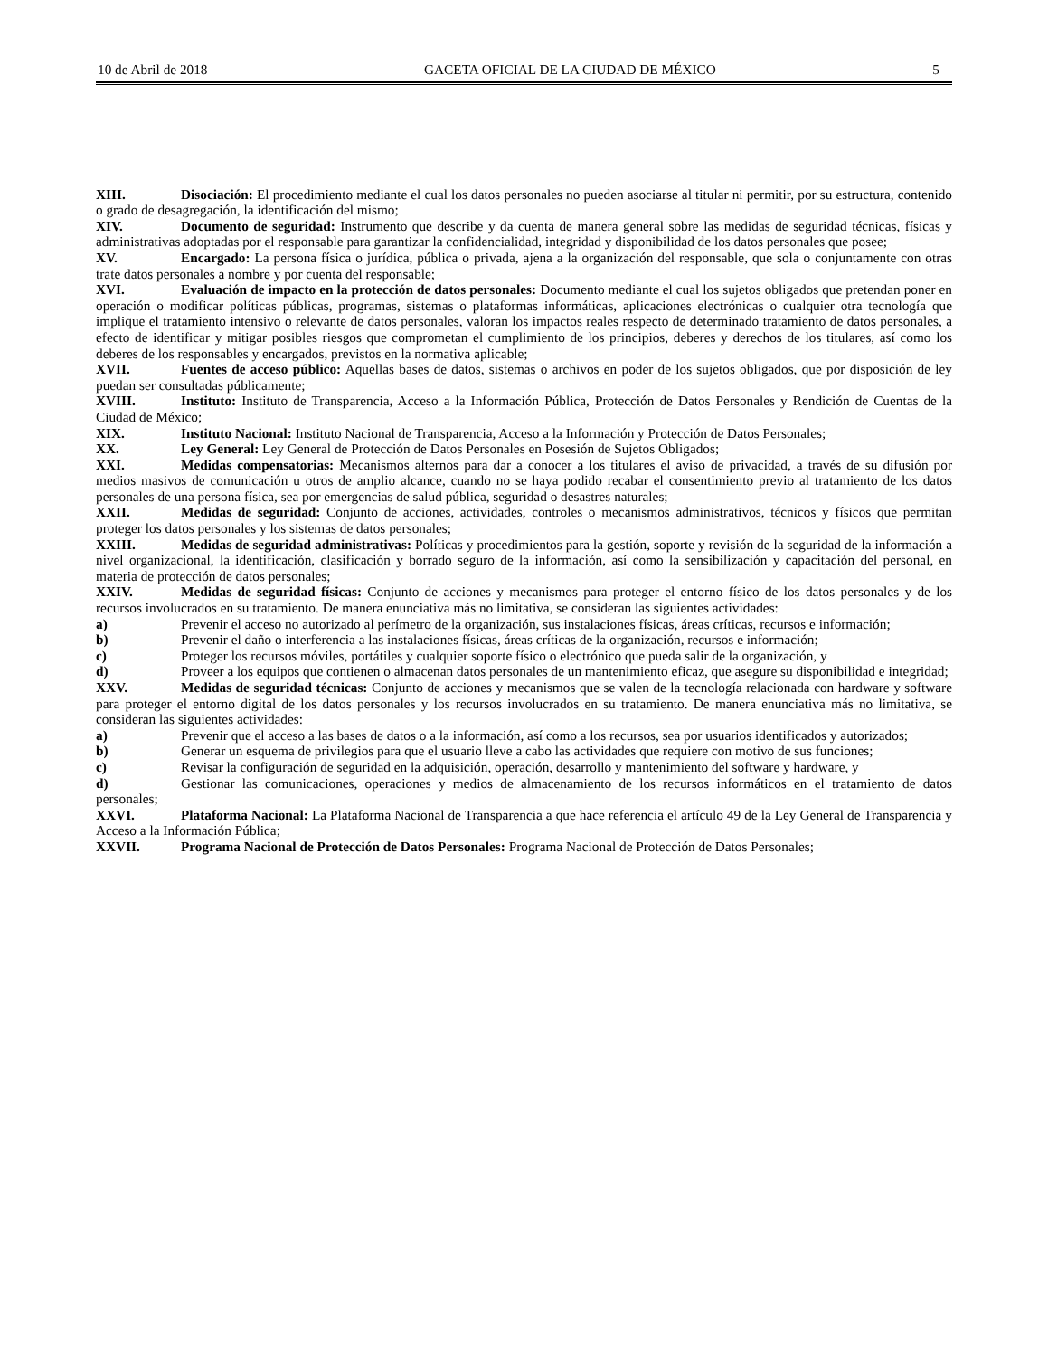10 de Abril de 2018 GACETA OFICIAL DE LA CIUDAD DE MÉXICO 5
XIII. Disociación: El procedimiento mediante el cual los datos personales no pueden asociarse al titular ni permitir, por su estructura, contenido o grado de desagregación, la identificación del mismo;
XIV. Documento de seguridad: Instrumento que describe y da cuenta de manera general sobre las medidas de seguridad técnicas, físicas y administrativas adoptadas por el responsable para garantizar la confidencialidad, integridad y disponibilidad de los datos personales que posee;
XV. Encargado: La persona física o jurídica, pública o privada, ajena a la organización del responsable, que sola o conjuntamente con otras trate datos personales a nombre y por cuenta del responsable;
XVI. Evaluación de impacto en la protección de datos personales: Documento mediante el cual los sujetos obligados que pretendan poner en operación o modificar políticas públicas, programas, sistemas o plataformas informáticas, aplicaciones electrónicas o cualquier otra tecnología que implique el tratamiento intensivo o relevante de datos personales, valoran los impactos reales respecto de determinado tratamiento de datos personales, a efecto de identificar y mitigar posibles riesgos que comprometan el cumplimiento de los principios, deberes y derechos de los titulares, así como los deberes de los responsables y encargados, previstos en la normativa aplicable;
XVII. Fuentes de acceso público: Aquellas bases de datos, sistemas o archivos en poder de los sujetos obligados, que por disposición de ley puedan ser consultadas públicamente;
XVIII. Instituto: Instituto de Transparencia, Acceso a la Información Pública, Protección de Datos Personales y Rendición de Cuentas de la Ciudad de México;
XIX. Instituto Nacional: Instituto Nacional de Transparencia, Acceso a la Información y Protección de Datos Personales;
XX. Ley General: Ley General de Protección de Datos Personales en Posesión de Sujetos Obligados;
XXI. Medidas compensatorias: Mecanismos alternos para dar a conocer a los titulares el aviso de privacidad, a través de su difusión por medios masivos de comunicación u otros de amplio alcance, cuando no se haya podido recabar el consentimiento previo al tratamiento de los datos personales de una persona física, sea por emergencias de salud pública, seguridad o desastres naturales;
XXII. Medidas de seguridad: Conjunto de acciones, actividades, controles o mecanismos administrativos, técnicos y físicos que permitan proteger los datos personales y los sistemas de datos personales;
XXIII. Medidas de seguridad administrativas: Políticas y procedimientos para la gestión, soporte y revisión de la seguridad de la información a nivel organizacional, la identificación, clasificación y borrado seguro de la información, así como la sensibilización y capacitación del personal, en materia de protección de datos personales;
XXIV. Medidas de seguridad físicas: Conjunto de acciones y mecanismos para proteger el entorno físico de los datos personales y de los recursos involucrados en su tratamiento. De manera enunciativa más no limitativa, se consideran las siguientes actividades:
a) Prevenir el acceso no autorizado al perímetro de la organización, sus instalaciones físicas, áreas críticas, recursos e información;
b) Prevenir el daño o interferencia a las instalaciones físicas, áreas críticas de la organización, recursos e información;
c) Proteger los recursos móviles, portátiles y cualquier soporte físico o electrónico que pueda salir de la organización, y
d) Proveer a los equipos que contienen o almacenan datos personales de un mantenimiento eficaz, que asegure su disponibilidad e integridad;
XXV. Medidas de seguridad técnicas: Conjunto de acciones y mecanismos que se valen de la tecnología relacionada con hardware y software para proteger el entorno digital de los datos personales y los recursos involucrados en su tratamiento. De manera enunciativa más no limitativa, se consideran las siguientes actividades:
a) Prevenir que el acceso a las bases de datos o a la información, así como a los recursos, sea por usuarios identificados y autorizados;
b) Generar un esquema de privilegios para que el usuario lleve a cabo las actividades que requiere con motivo de sus funciones;
c) Revisar la configuración de seguridad en la adquisición, operación, desarrollo y mantenimiento del software y hardware, y
d) Gestionar las comunicaciones, operaciones y medios de almacenamiento de los recursos informáticos en el tratamiento de datos personales;
XXVI. Plataforma Nacional: La Plataforma Nacional de Transparencia a que hace referencia el artículo 49 de la Ley General de Transparencia y Acceso a la Información Pública;
XXVII. Programa Nacional de Protección de Datos Personales: Programa Nacional de Protección de Datos Personales;